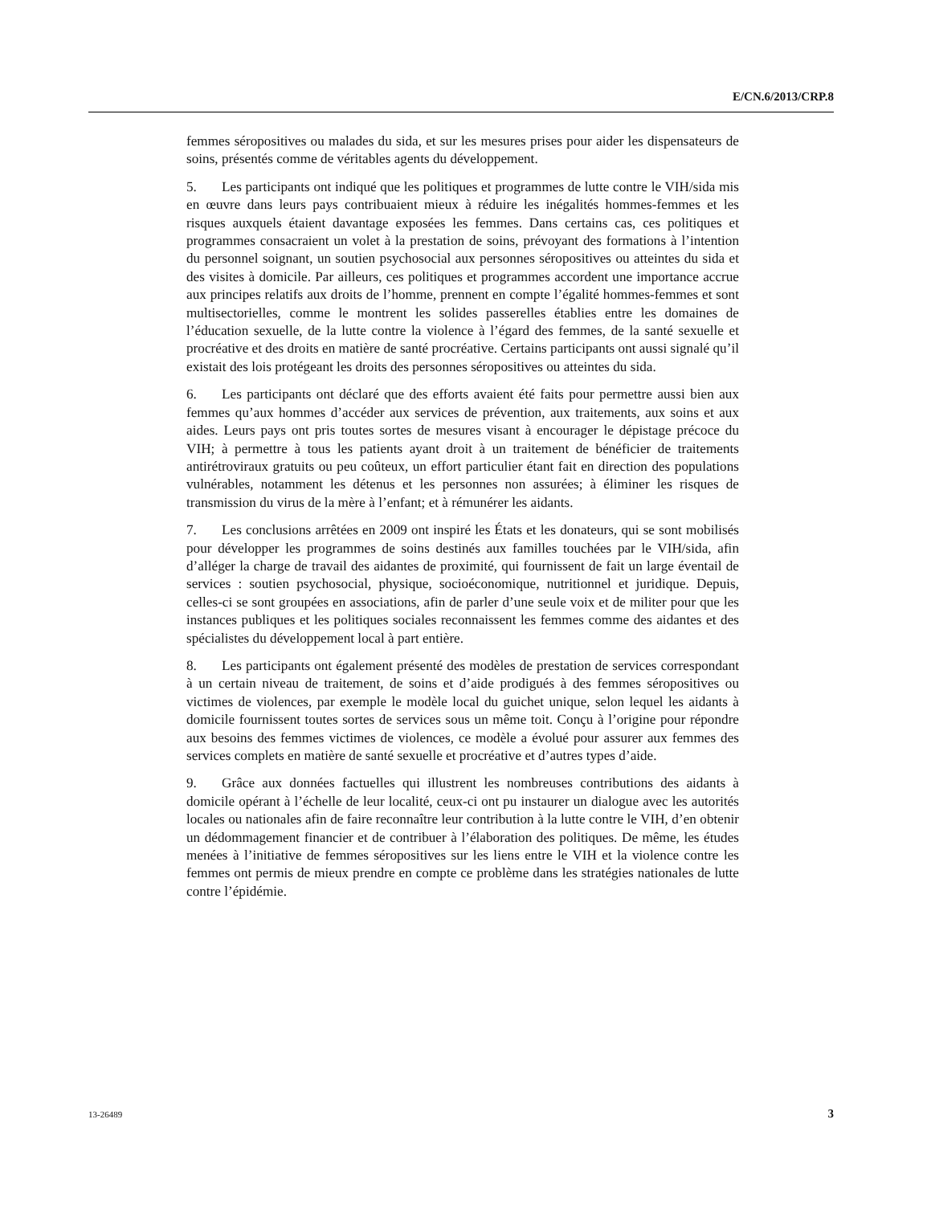E/CN.6/2013/CRP.8
femmes séropositives ou malades du sida, et sur les mesures prises pour aider les dispensateurs de soins, présentés comme de véritables agents du développement.
5. Les participants ont indiqué que les politiques et programmes de lutte contre le VIH/sida mis en œuvre dans leurs pays contribuaient mieux à réduire les inégalités hommes-femmes et les risques auxquels étaient davantage exposées les femmes. Dans certains cas, ces politiques et programmes consacraient un volet à la prestation de soins, prévoyant des formations à l’intention du personnel soignant, un soutien psychosocial aux personnes séropositives ou atteintes du sida et des visites à domicile. Par ailleurs, ces politiques et programmes accordent une importance accrue aux principes relatifs aux droits de l’homme, prennent en compte l’égalité hommes-femmes et sont multisectorielles, comme le montrent les solides passerelles établies entre les domaines de l’éducation sexuelle, de la lutte contre la violence à l’égard des femmes, de la santé sexuelle et procréative et des droits en matière de santé procréative. Certains participants ont aussi signalé qu’il existait des lois protégeant les droits des personnes séropositives ou atteintes du sida.
6. Les participants ont déclaré que des efforts avaient été faits pour permettre aussi bien aux femmes qu’aux hommes d’accéder aux services de prévention, aux traitements, aux soins et aux aides. Leurs pays ont pris toutes sortes de mesures visant à encourager le dépistage précoce du VIH; à permettre à tous les patients ayant droit à un traitement de bénéficier de traitements antirétroviraux gratuits ou peu coûteux, un effort particulier étant fait en direction des populations vulnérables, notamment les détenus et les personnes non assurées; à éliminer les risques de transmission du virus de la mère à l’enfant; et à rémunérer les aidants.
7. Les conclusions arrêtées en 2009 ont inspiré les États et les donateurs, qui se sont mobilisés pour développer les programmes de soins destinés aux familles touchées par le VIH/sida, afin d’alléger la charge de travail des aidantes de proximité, qui fournissent de fait un large éventail de services : soutien psychosocial, physique, socioéconomique, nutritionnel et juridique. Depuis, celles-ci se sont groupées en associations, afin de parler d’une seule voix et de militer pour que les instances publiques et les politiques sociales reconnaissent les femmes comme des aidantes et des spécialistes du développement local à part entière.
8. Les participants ont également présenté des modèles de prestation de services correspondant à un certain niveau de traitement, de soins et d’aide prodigués à des femmes séropositives ou victimes de violences, par exemple le modèle local du guichet unique, selon lequel les aidants à domicile fournissent toutes sortes de services sous un même toit. Conçu à l’origine pour répondre aux besoins des femmes victimes de violences, ce modèle a évolué pour assurer aux femmes des services complets en matière de santé sexuelle et procréative et d’autres types d’aide.
9. Grâce aux données factuelles qui illustrent les nombreuses contributions des aidants à domicile opérant à l’échelle de leur localité, ceux-ci ont pu instaurer un dialogue avec les autorités locales ou nationales afin de faire reconnaître leur contribution à la lutte contre le VIH, d’en obtenir un dédommagement financier et de contribuer à l’élaboration des politiques. De même, les études menées à l’initiative de femmes séropositives sur les liens entre le VIH et la violence contre les femmes ont permis de mieux prendre en compte ce problème dans les stratégies nationales de lutte contre l’épidémie.
13-26489 3